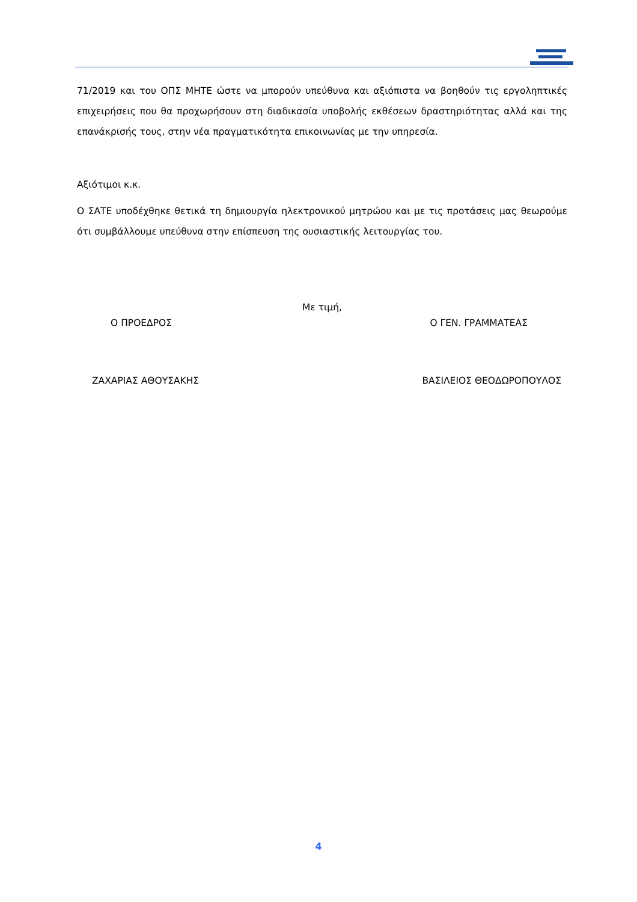71/2019 και του ΟΠΣ ΜΗΤΕ ώστε να μπορούν υπεύθυνα και αξιόπιστα να βοηθούν τις εργοληπτικές επιχειρήσεις που θα προχωρήσουν στη διαδικασία υποβολής εκθέσεων δραστηριότητας αλλά και της επανάκρισής τους, στην νέα πραγματικότητα επικοινωνίας με την υπηρεσία.
Αξιότιμοι κ.κ.
Ο ΣΑΤΕ υποδέχθηκε θετικά τη δημιουργία ηλεκτρονικού μητρώου και με τις προτάσεις μας θεωρούμε ότι συμβάλλουμε υπεύθυνα στην επίσπευση της ουσιαστικής λειτουργίας του.
Με τιμή,
Ο ΠΡΟΕΔΡΟΣ Ο ΓΕΝ. ΓΡΑΜΜΑΤΕΑΣ
ΖΑΧΑΡΙΑΣ ΑΘΟΥΣΑΚΗΣ ΒΑΣΙΛΕΙΟΣ ΘΕΟΔΩΡΟΠΟΥΛΟΣ
4